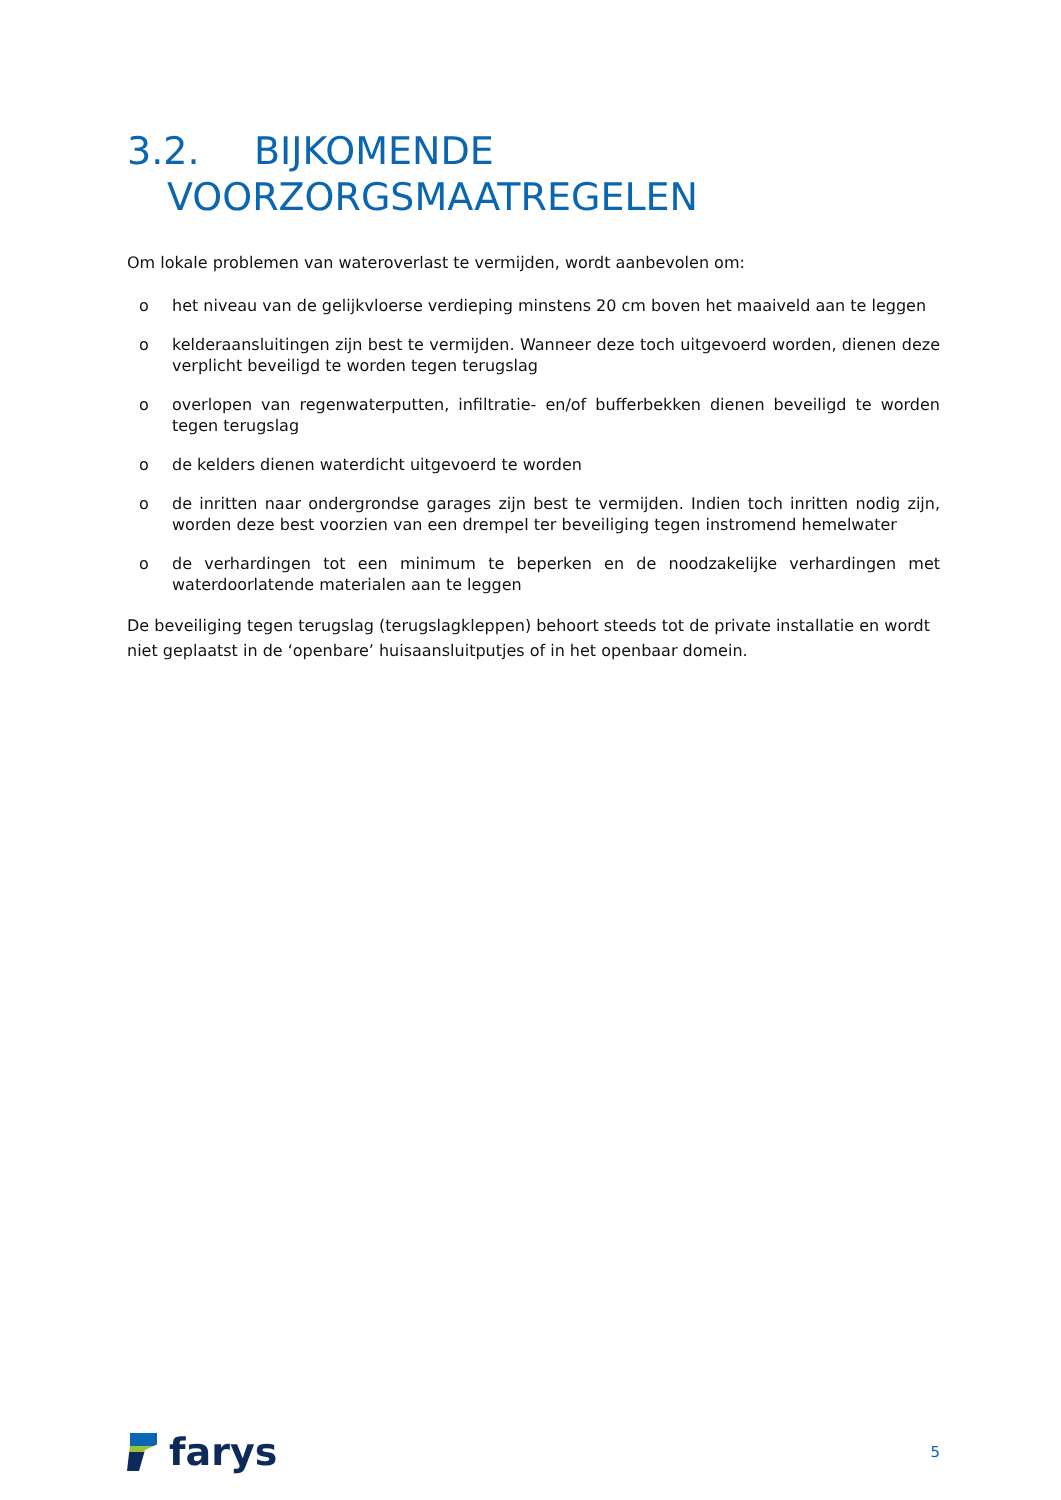3.2. BIJKOMENDE
VOORZORGSMAATREGELEN
Om lokale problemen van wateroverlast te vermijden, wordt aanbevolen om:
o het niveau van de gelijkvloerse verdieping minstens 20 cm boven het maaiveld aan te leggen
o kelderaansluitingen zijn best te vermijden. Wanneer deze toch uitgevoerd worden, dienen deze verplicht beveiligd te worden tegen terugslag
o overlopen van regenwaterputten, infiltratie- en/of bufferbekken dienen beveiligd te worden tegen terugslag
o de kelders dienen waterdicht uitgevoerd te worden
o de inritten naar ondergrondse garages zijn best te vermijden. Indien toch inritten nodig zijn, worden deze best voorzien van een drempel ter beveiliging tegen instromend hemelwater
o de verhardingen tot een minimum te beperken en de noodzakelijke verhardingen met waterdoorlatende materialen aan te leggen
De beveiliging tegen terugslag (terugslagkleppen) behoort steeds tot de private installatie en wordt niet geplaatst in de ‘openbare’ huisaansluitputjes of in het openbaar domein.
farys
5